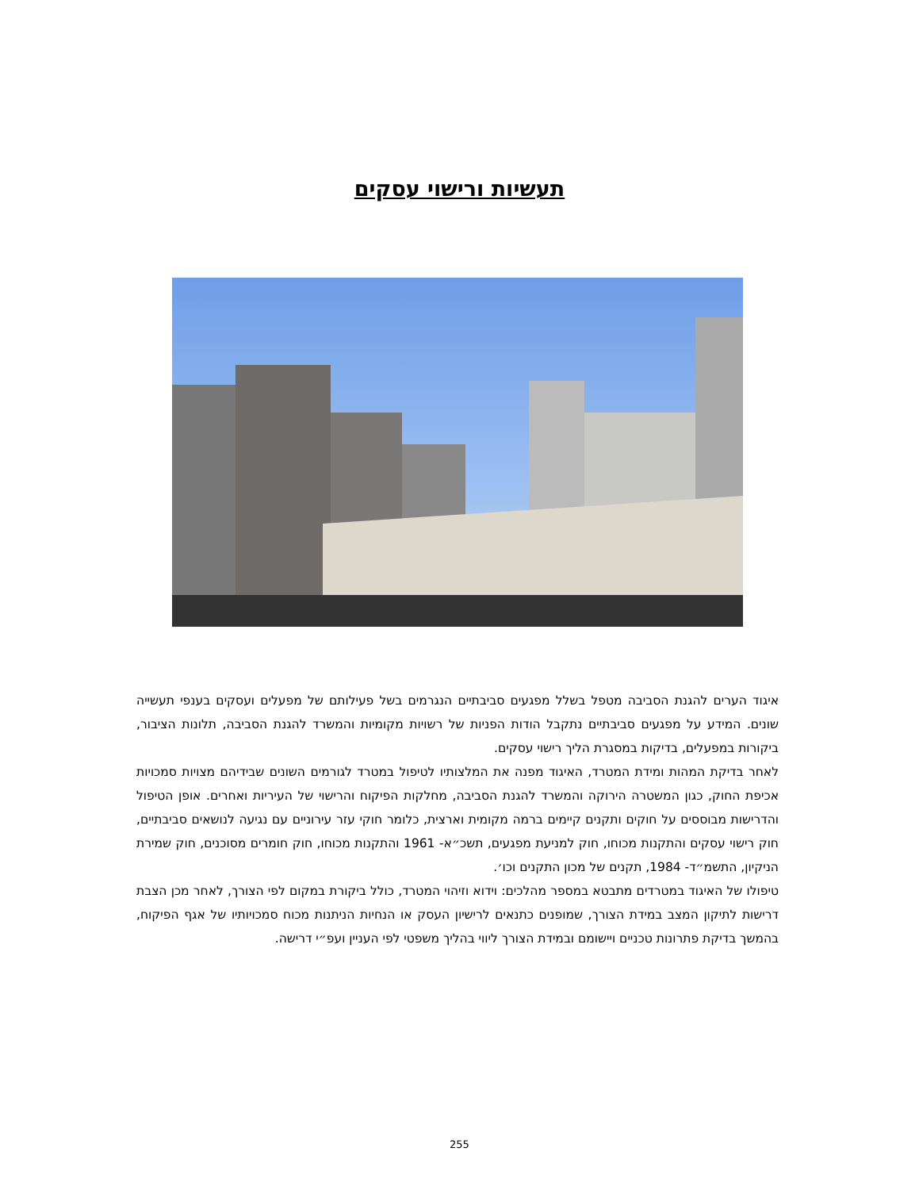תעשיות ורישוי עסקים
איגוד הערים להגנת הסביבה מטפל בשלל מפגעים סביבתיים הנגרמים בשל פעילותם של מפעלים ועסקים בענפי תעשייה שונים. המידע על מפגעים סביבתיים נתקבל הודות הפניות של רשויות מקומיות והמשרד להגנת הסביבה, תלונות הציבור, ביקורות במפעלים, בדיקות במסגרת הליך רישוי עסקים.
לאחר בדיקת המהות ומידת המטרד, האיגוד מפנה את המלצותיו לטיפול במטרד לגורמים השונים שבידיהם מצויות סמכויות אכיפת החוק, כגון המשטרה הירוקה והמשרד להגנת הסביבה, מחלקות הפיקוח והרישוי של העיריות ואחרים. אופן הטיפול והדרישות מבוססים על חוקים ותקנים קיימים ברמה מקומית וארצית, כלומר חוקי עזר עירוניים עם נגיעה לנושאים סביבתיים, חוק רישוי עסקים והתקנות מכוחו, חוק למניעת מפגעים, תשכ״א- 1961 והתקנות מכוחו, חוק חומרים מסוכנים, חוק שמירת הניקיון, התשמ״ד- 1984, תקנים של מכון התקנים וכו׳.
טיפולו של האיגוד במטרדים מתבטא במספר מהלכים: וידוא וזיהוי המטרד, כולל ביקורת במקום לפי הצורך, לאחר מכן הצבת דרישות לתיקון המצב במידת הצורך, שמופנים כתנאים לרישיון העסק או הנחיות הניתנות מכוח סמכויותיו של אגף הפיקוח, בהמשך בדיקת פתרונות טכניים ויישומם ובמידת הצורך ליווי בהליך משפטי לפי העניין ועפ״י דרישה.
255